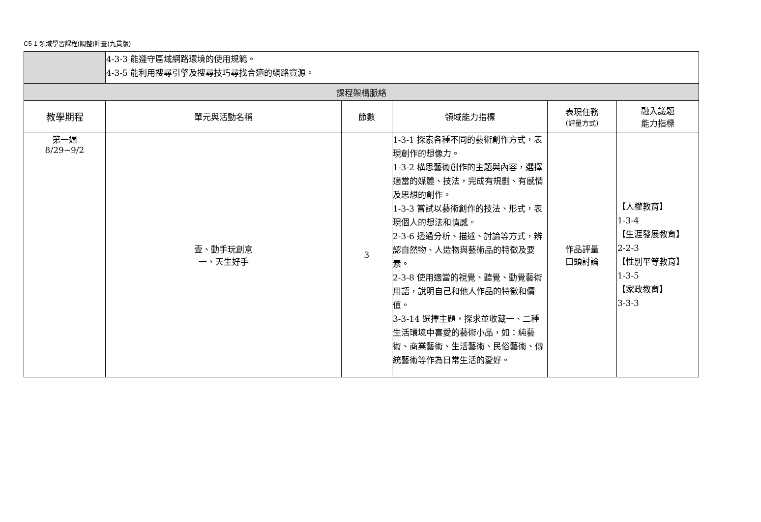C5-1 領域學習課程(調整)計畫(九貫版)
| | 4-3-3 能遵守區域網路環境的使用規範。 4-3-5 能利用搜尋引擎及搜尋技巧尋找合適的網路資源。 | | | | |
| 課程架構脈絡 | | | | | |
| 教學期程 | 單元與活動名稱 | 節數 | 領域能力指標 | 表現任務 (評量方式) | 融入議題 能力指標 |
| 第一週 8/29~9/2 | 壹、動手玩創意 一、天生好手 | 3 | 1-3-1 探索各種不同的藝術創作方式，表現創作的想像力。 1-3-2 構思藝術創作的主題與內容，選擇適當的媒體、技法，完成有規劃、有感情及思想的創作。 1-3-3 嘗試以藝術創作的技法、形式，表現個人的想法和情感。 2-3-6 透過分析、描述、討論等方式，辨認自然物、人造物與藝術品的特徵及要素。 2-3-8 使用適當的視覺、聽覺、動覺藝術用語，說明自己和他人作品的特徵和價值。 3-3-14 選擇主題，探求並收藏一、二種生活環境中喜愛的藝術小品，如：純藝術、商業藝術、生活藝術、民俗藝術、傳統藝術等作為日常生活的愛好。 | 作品評量 口頭討論 | 【人權教育】 1-3-4 【生涯發展教育】 2-2-3 【性別平等教育】 1-3-5 【家政教育】 3-3-3 |